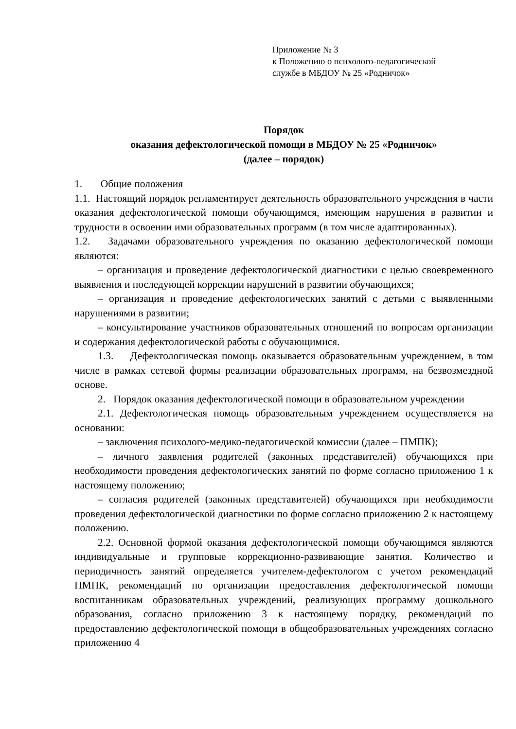Приложение № 3
к Положению о психолого-педагогической
службе в МБДОУ № 25 «Родничок»
Порядок
оказания дефектологической помощи в МБДОУ № 25 «Родничок»
(далее – порядок)
1. Общие положения
1.1. Настоящий порядок регламентирует деятельность образовательного учреждения в части оказания дефектологической помощи обучающимся, имеющим нарушения в развитии и трудности в освоении ими образовательных программ (в том числе адаптированных).
1.2. Задачами образовательного учреждения по оказанию дефектологической помощи являются:
– организация и проведение дефектологической диагностики с целью своевременного выявления и последующей коррекции нарушений в развитии обучающихся;
– организация и проведение дефектологических занятий с детьми с выявленными нарушениями в развитии;
– консультирование участников образовательных отношений по вопросам организации и содержания дефектологической работы с обучающимися.
1.3. Дефектологическая помощь оказывается образовательным учреждением, в том числе в рамках сетевой формы реализации образовательных программ, на безвозмездной основе.
2. Порядок оказания дефектологической помощи в образовательном учреждении
2.1. Дефектологическая помощь образовательным учреждением осуществляется на основании:
– заключения психолого-медико-педагогической комиссии (далее – ПМПК);
– личного заявления родителей (законных представителей) обучающихся при необходимости проведения дефектологических занятий по форме согласно приложению 1 к настоящему положению;
– согласия родителей (законных представителей) обучающихся при необходимости проведения дефектологической диагностики по форме согласно приложению 2 к настоящему положению.
2.2. Основной формой оказания дефектологической помощи обучающимся являются индивидуальные и групповые коррекционно-развивающие занятия. Количество и периодичность занятий определяется учителем-дефектологом с учетом рекомендаций ПМПК, рекомендаций по организации предоставления дефектологической помощи воспитанникам образовательных учреждений, реализующих программу дошкольного образования, согласно приложению 3 к настоящему порядку, рекомендаций по предоставлению дефектологической помощи в общеобразовательных учреждениях согласно приложению 4